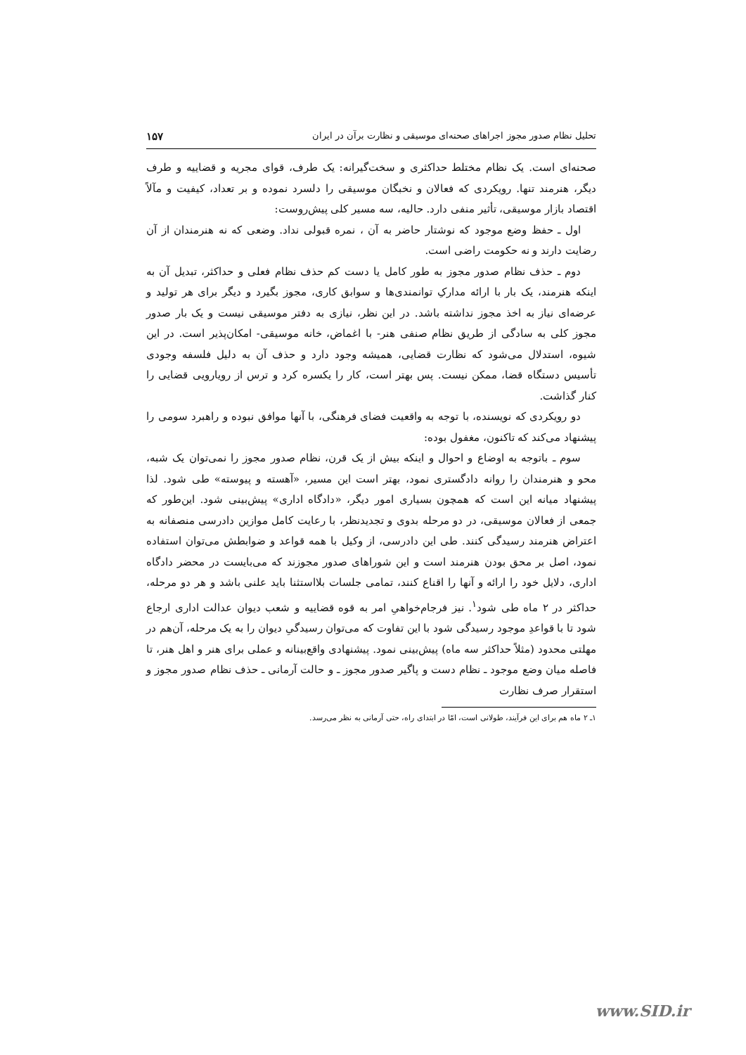تحلیل نظام صدور مجوز اجراهای صحنه‌ای موسیقی و نظارت برآن در ایران ۱۵۷
صحنه‌ای است. یک نظام مختلط حداکثری و سخت‌گیرانه: یک طرف، قوای مجریه و قضاییه و طرف دیگر، هنرمند تنها. رویکردی که فعالان و نخبگان موسیقی را دلسرد نموده و بر تعداد، کیفیت و مآلاً اقتصاد بازار موسیقی، تأثیر منفی دارد. حالیه، سه مسیر کلی پیش‌روست:
اول ـ حفظ وضع موجود که نوشتار حاضر به آن ، نمره قبولی نداد. وضعی که نه هنرمندان از آن رضایت دارند و نه حکومت راضی است.
دوم ـ حذف نظام صدور مجوز به طور کامل یا دست کم حذف نظام فعلی و حداکثر، تبدیل آن به اینکه هنرمند، یک بار با ارائه مدارکِ توانمندی‌ها و سوابق کاری، مجوز بگیرد و دیگر برای هر تولید و عرضه‌ای نیاز به اخذ مجوز نداشته باشد. در این نظر، نیازی به دفتر موسیقی نیست و یک بار صدور مجوز کلی به سادگی از طریق نظام صنفی هنر- با اغماض، خانه موسیقی- امکان‌پذیر است. در این شیوه، استدلال می‌شود که نظارت قضایی، همیشه وجود دارد و حذف آن به دلیل فلسفه وجودی تأسیس دستگاه قضا، ممکن نیست. پس بهتر است، کار را یکسره کرد و ترس از رویارویی قضایی را کنار گذاشت.
دو رویکردی که نویسنده، با توجه به واقعیت فضای فرهنگی، با آنها موافق نبوده و راهبرد سومی را پیشنهاد می‌کند که تاکنون، مغفول بوده:
سوم ـ باتوجه به اوضاع و احوال و اینکه بیش از یک قرن، نظام صدور مجوز را نمی‌توان یک شبه، محو و هنرمندان را روانه دادگستری نمود، بهتر است این مسیر، «آهسته و پیوسته» طی شود. لذا پیشنهاد میانه این است که همچون بسیاری امور دیگر، «دادگاه اداری» پیش‌بینی شود. این‌طور که جمعی از فعالان موسیقی، در دو مرحله بدوی و تجدیدنظر، با رعایت کامل موازین دادرسی منصفانه به اعتراض هنرمند رسیدگی کنند. طی این دادرسی، از وکیل با همه قواعد و ضوابطش می‌توان استفاده نمود، اصل بر محق بودن هنرمند است و این شوراهای صدور مجوزند که می‌بایست در محضر دادگاه اداری، دلایل خود را ارائه و آنها را اقناع کنند، تمامی جلسات بلااستثنا باید علنی باشد و هر دو مرحله، حداکثر در ۲ ماه طی شود<sup>۱</sup>. نیز فرجام‌خواهیِ امر به قوه قضاییه و شعب دیوان عدالت اداری ارجاع شود تا با قواعدِ موجود رسیدگی شود با این تفاوت که می‌توان رسیدگیِ دیوان را به یک مرحله، آن‌هم در مهلتی محدود (مثلاً حداکثر سه ماه) پیش‌بینی نمود. پیشنهادی واقع‌بینانه و عملی برای هنر و اهل هنر، تا فاصله میان وضع موجود ـ نظام دست و پاگیر صدور مجوز ـ و حالت آرمانی ـ حذف نظام صدور مجوز و استقرار صرف نظارت
۱ـ ۲ ماه هم برای این فرآیند، طولانی است، امّا در ابتدای راه، حتی آرمانی به نظر می‌رسد.
www.SID.ir